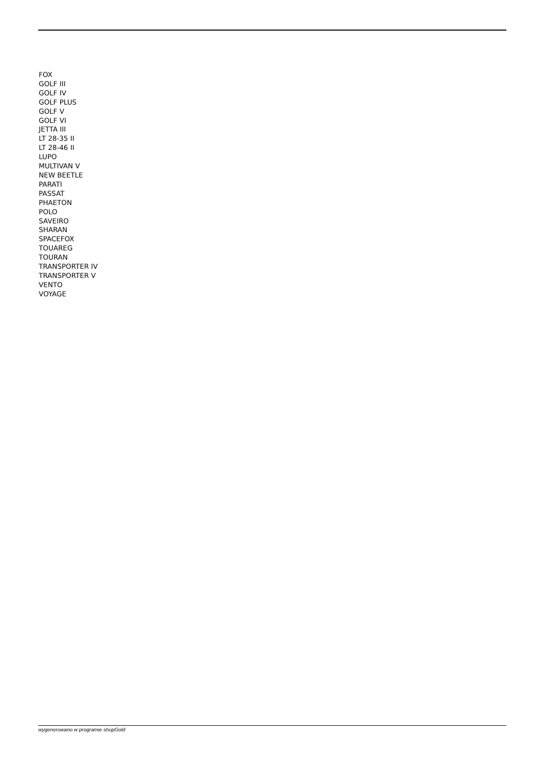FOX
GOLF III
GOLF IV
GOLF PLUS
GOLF V
GOLF VI
JETTA III
LT 28-35 II
LT 28-46 II
LUPO
MULTIVAN V
NEW BEETLE
PARATI
PASSAT
PHAETON
POLO
SAVEIRO
SHARAN
SPACEFOX
TOUAREG
TOURAN
TRANSPORTER IV
TRANSPORTER V
VENTO
VOYAGE
wygenerowano w programie shopGold